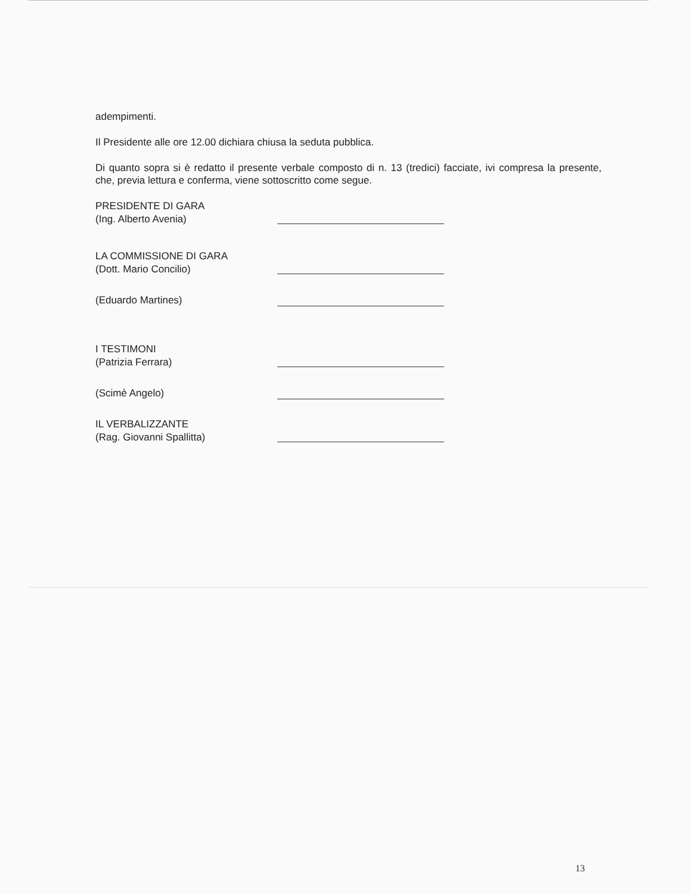adempimenti.
Il Presidente alle ore 12.00 dichiara chiusa la seduta pubblica.
Di quanto sopra si è redatto il presente verbale composto di n. 13 (tredici) facciate, ivi compresa la presente, che, previa lettura e conferma, viene sottoscritto come segue.
PRESIDENTE DI GARA
(Ing. Alberto Avenia)
LA COMMISSIONE DI GARA
(Dott. Mario Concilio)
(Eduardo Martines)
I TESTIMONI
(Patrizia Ferrara)
(Scimè Angelo)
IL VERBALIZZANTE
(Rag. Giovanni Spallitta)
13